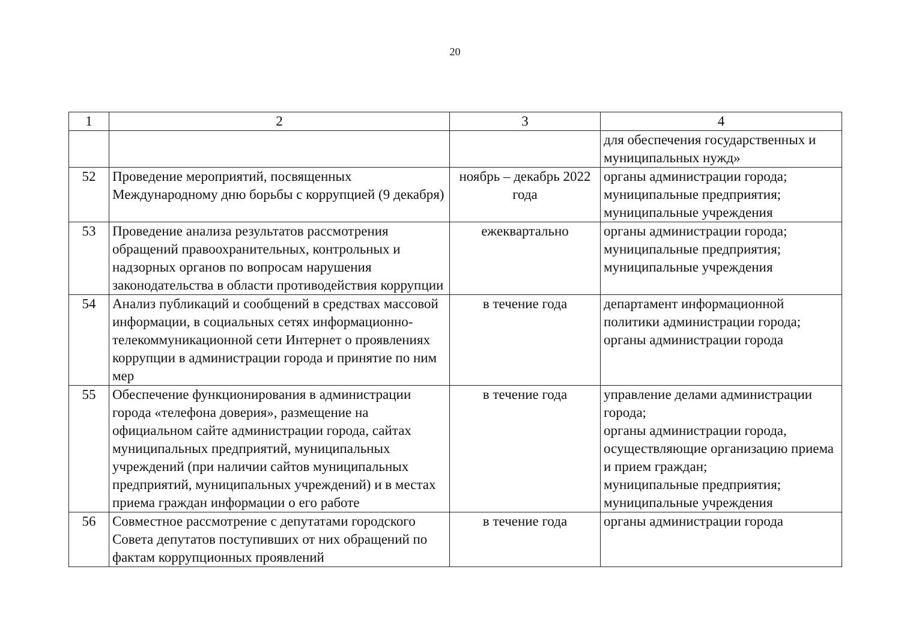20
| 1 | 2 | 3 | 4 |
| --- | --- | --- | --- |
| | | | для обеспечения государственных и муниципальных нужд» |
| 52 | Проведение мероприятий, посвященных Международному дню борьбы с коррупцией (9 декабря) | ноябрь – декабрь 2022 года | органы администрации города; муниципальные предприятия; муниципальные учреждения |
| 53 | Проведение анализа результатов рассмотрения обращений правоохранительных, контрольных и надзорных органов по вопросам нарушения законодательства в области противодействия коррупции | ежеквартально | органы администрации города; муниципальные предприятия; муниципальные учреждения |
| 54 | Анализ публикаций и сообщений в средствах массовой информации, в социальных сетях информационно-телекоммуникационной сети Интернет о проявлениях коррупции в администрации города и принятие по ним мер | в течение года | департамент информационной политики администрации города; органы администрации города |
| 55 | Обеспечение функционирования в администрации города «телефона доверия», размещение на официальном сайте администрации города, сайтах муниципальных предприятий, муниципальных учреждений (при наличии сайтов муниципальных предприятий, муниципальных учреждений) и в местах приема граждан информации о его работе | в течение года | управление делами администрации города; органы администрации города, осуществляющие организацию приема и прием граждан; муниципальные предприятия; муниципальные учреждения |
| 56 | Совместное рассмотрение с депутатами городского Совета депутатов поступивших от них обращений по фактам коррупционных проявлений | в течение года | органы администрации города |